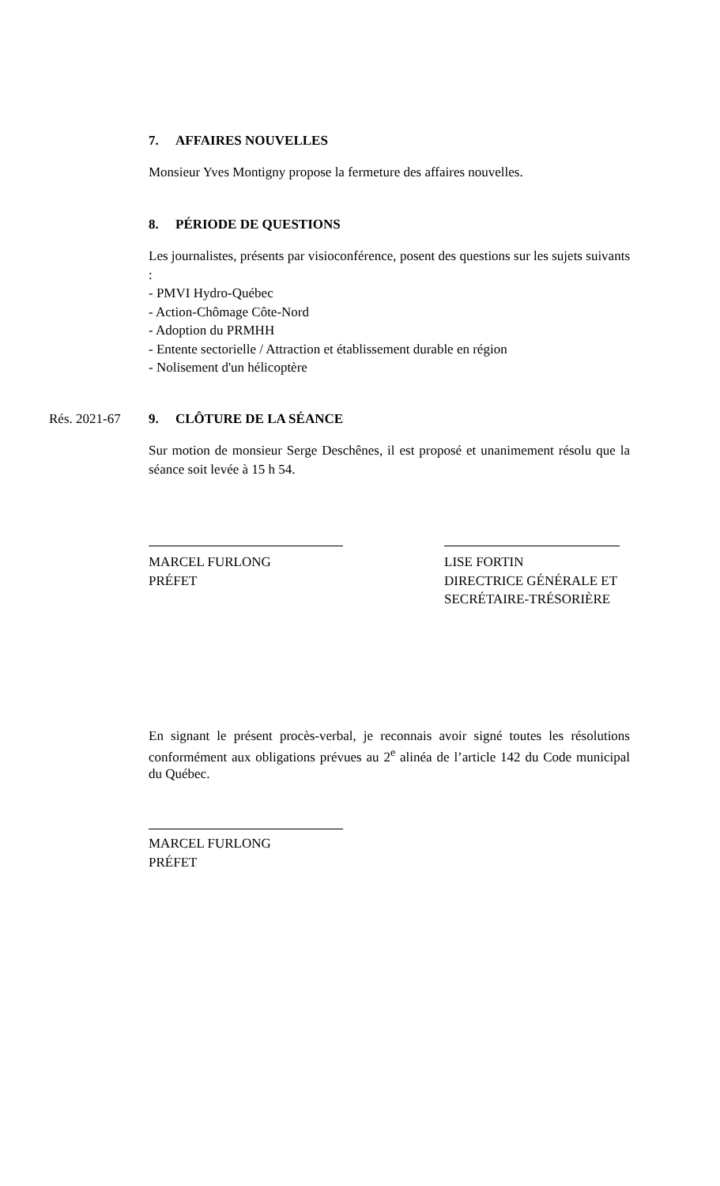7. AFFAIRES NOUVELLES
Monsieur Yves Montigny propose la fermeture des affaires nouvelles.
8. PÉRIODE DE QUESTIONS
Les journalistes, présents par visioconférence, posent des questions sur les sujets suivants :
- PMVI Hydro-Québec
- Action-Chômage Côte-Nord
- Adoption du PRMHH
- Entente sectorielle / Attraction et établissement durable en région
- Nolisement d'un hélicoptère
Rés. 2021-67 9. CLÔTURE DE LA SÉANCE
Sur motion de monsieur Serge Deschênes, il est proposé et unanimement résolu que la séance soit levée à 15 h 54.
MARCEL FURLONG
PRÉFET
LISE FORTIN
DIRECTRICE GÉNÉRALE ET
SECRÉTAIRE-TRÉSORIÈRE
En signant le présent procès-verbal, je reconnais avoir signé toutes les résolutions conformément aux obligations prévues au 2<sup>e</sup> alinéa de l’article 142 du Code municipal du Québec.
MARCEL FURLONG
PRÉFET